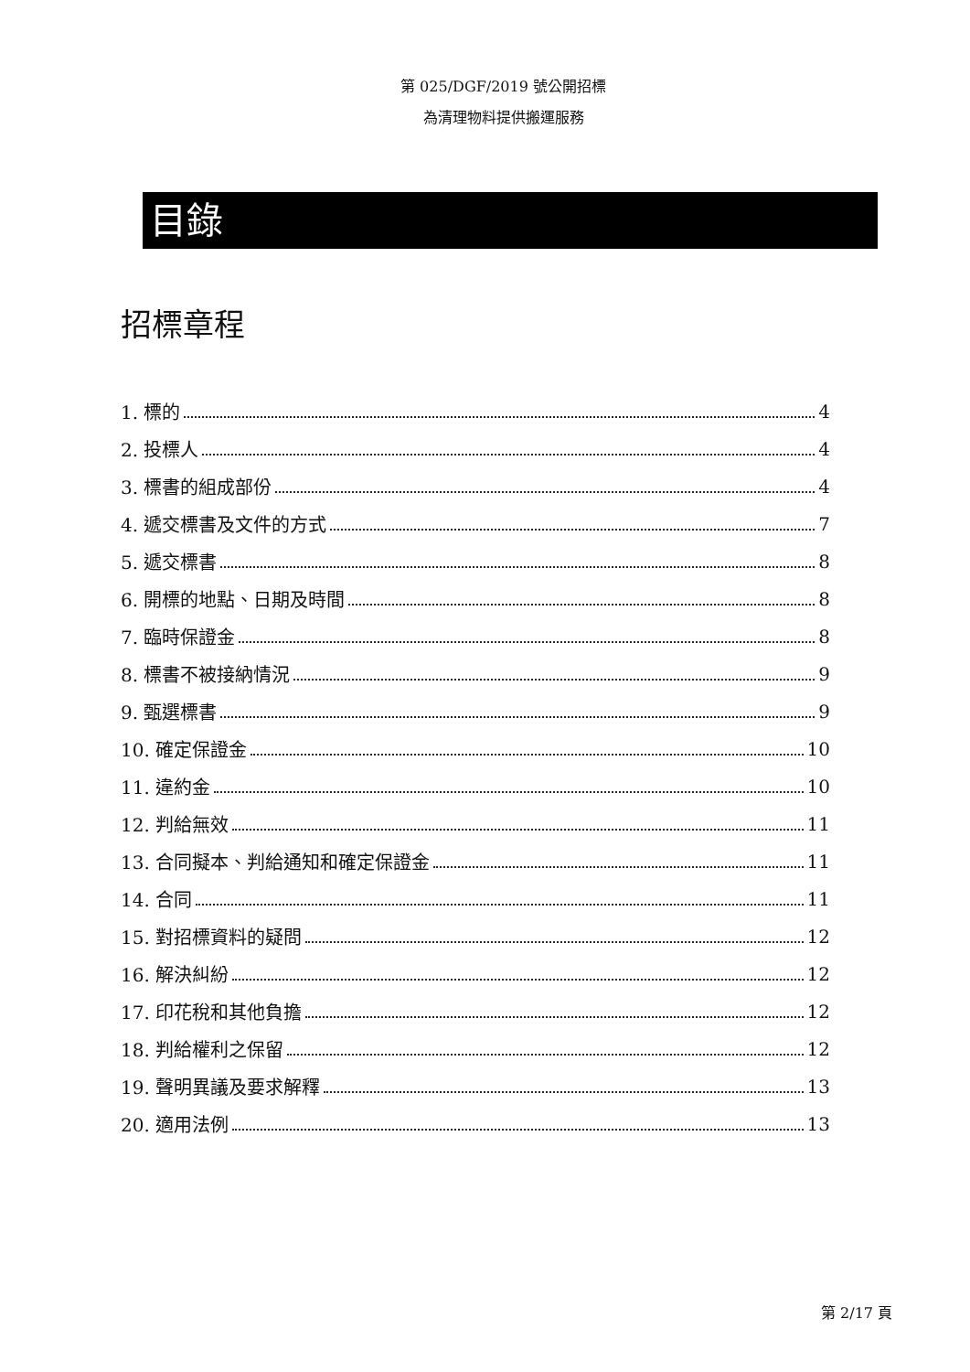第 025/DGF/2019 號公開招標
為清理物料提供搬運服務
目錄
招標章程
1. 標的 4
2. 投標人 4
3. 標書的組成部份 4
4. 遞交標書及文件的方式 7
5. 遞交標書 8
6. 開標的地點、日期及時間 8
7. 臨時保證金 8
8. 標書不被接納情況 9
9. 甄選標書 9
10. 確定保證金 10
11. 違約金 10
12. 判給無效 11
13. 合同擬本、判給通知和確定保證金 11
14. 合同 11
15. 對招標資料的疑問 12
16. 解決糾紛 12
17. 印花稅和其他負擔 12
18. 判給權利之保留 12
19. 聲明異議及要求解釋 13
20. 適用法例 13
第 2/17 頁